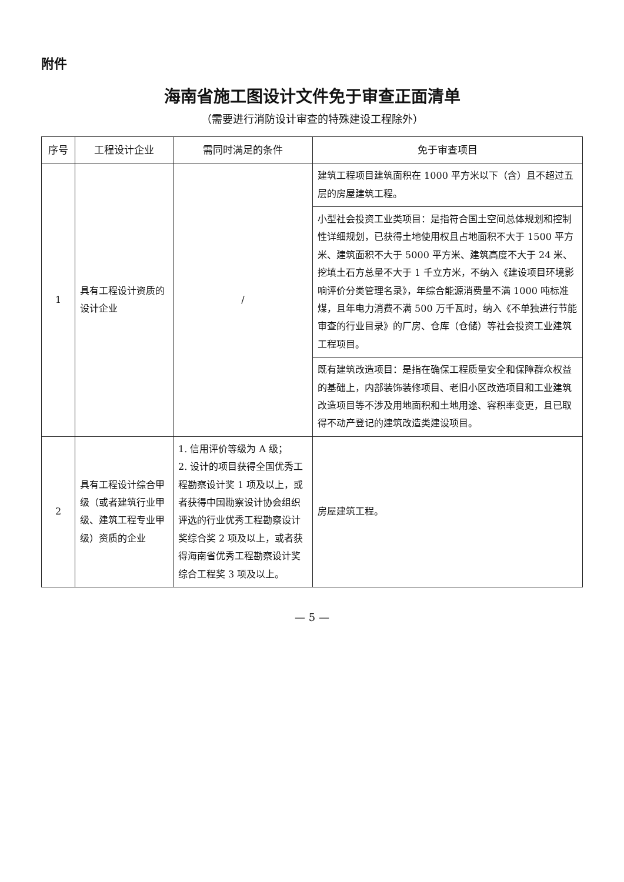附件
海南省施工图设计文件免于审查正面清单
（需要进行消防设计审查的特殊建设工程除外）
| 序号 | 工程设计企业 | 需同时满足的条件 | 免于审查项目 |
| --- | --- | --- | --- |
| 1 | 具有工程设计资质的设计企业 | / | 建筑工程项目建筑面积在 1000 平方米以下（含）且不超过五层的房屋建筑工程。 |
| | | | 小型社会投资工业类项目：是指符合国土空间总体规划和控制性详细规划，已获得土地使用权且占地面积不大于 1500 平方米、建筑面积不大于 5000 平方米、建筑高度不大于 24 米、挖填土石方总量不大于 1 千立方米，不纳入《建设项目环境影响评价分类管理名录》，年综合能源消费量不满 1000 吨标准煤，且年电力消费不满 500 万千瓦时，纳入《不单独进行节能审查的行业目录》的厂房、仓库（仓储）等社会投资工业建筑工程项目。 |
| | | | 既有建筑改造项目：是指在确保工程质量安全和保障群众权益的基础上，内部装饰装修项目、老旧小区改造项目和工业建筑改造项目等不涉及用地面积和土地用途、容积率变更，且已取得不动产登记的建筑改造类建设项目。 |
| 2 | 具有工程设计综合甲级（或者建筑行业甲级、建筑工程专业甲级）资质的企业 | 1. 信用评价等级为 A 级； 2. 设计的项目获得全国优秀工程勘察设计奖 1 项及以上，或者获得中国勘察设计协会组织评选的行业优秀工程勘察设计奖综合奖 2 项及以上，或者获得海南省优秀工程勘察设计奖综合工程奖 3 项及以上。 | 房屋建筑工程。 |
— 5 —